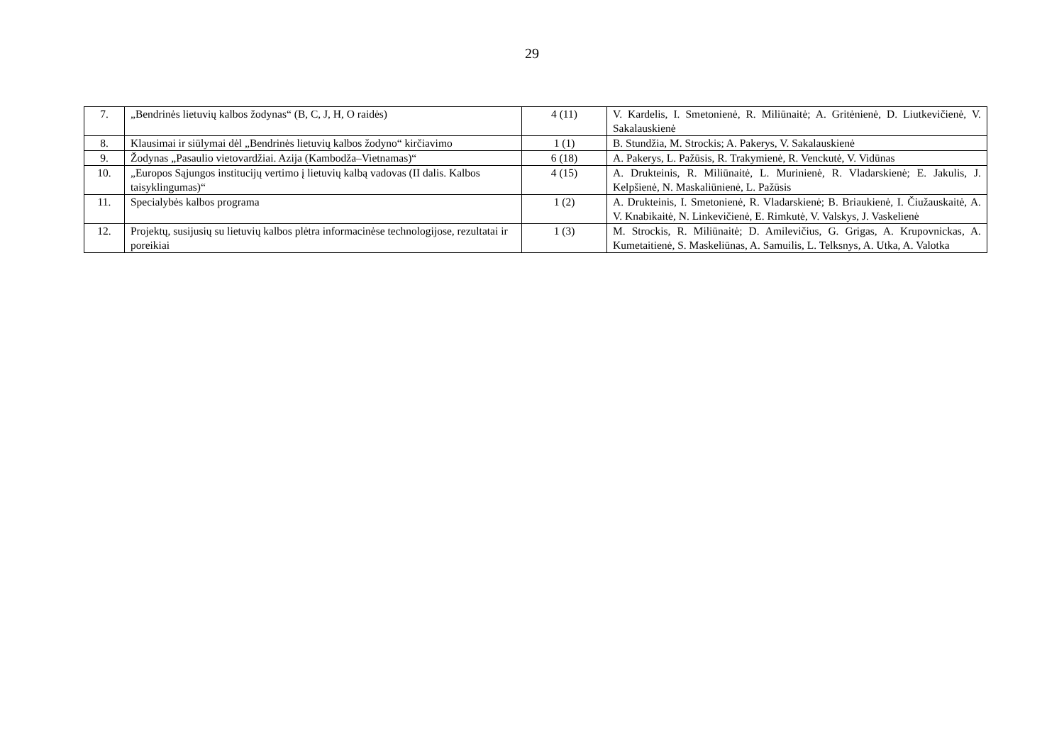29
| 7. | „Bendrinės lietuvių kalbos žodynas“ (B, C, J, H, O raidės) | 4 (11) | V. Kardelis, I. Smetonienė, R. Miliūnaitė; A. Gritėnienė, D. Liutkevičienė, V. Sakalauskienė |
| 8. | Klausimai ir siūlymai dėl „Bendrinės lietuvių kalbos žodyno“ kirčiavimo | 1 (1) | B. Stundžia, M. Strockis; A. Pakerys, V. Sakalauskienė |
| 9. | Žodynas „Pasaulio vietovardžiai. Azija (Kambodža–Vietnamas)“ | 6 (18) | A. Pakerys, L. Pažūsis, R. Trakymienė, R. Venckutė, V. Vidūnas |
| 10. | „Europos Sąjungos institucijų vertimo į lietuvių kalbą vadovas (II dalis. Kalbos taisyklingumas)“ | 4 (15) | A. Drukteinis, R. Miliūnaitė, L. Murinienė, R. Vladarskienė; E. Jakulis, J. Kelpšienė, N. Maskaliūnienė, L. Pažūsis |
| 11. | Specialybės kalbos programa | 1 (2) | A. Drukteinis, I. Smetonienė, R. Vladarskienė; B. Briaukienė, I. Čiužauskaitė, A. V. Knabikaitė, N. Linkevičienė, E. Rimkutė, V. Valskys, J. Vaskelienė |
| 12. | Projektų, susijusių su lietuvių kalbos plėtra informacinėse technologijose, rezultatai ir poreikiai | 1 (3) | M. Strockis, R. Miliūnaitė; D. Amilevičius, G. Grigas, A. Krupovnickas, A. Kumetaitienė, S. Maskeliūnas, A. Samuilis, L. Telksnys, A. Utka, A. Valotka |